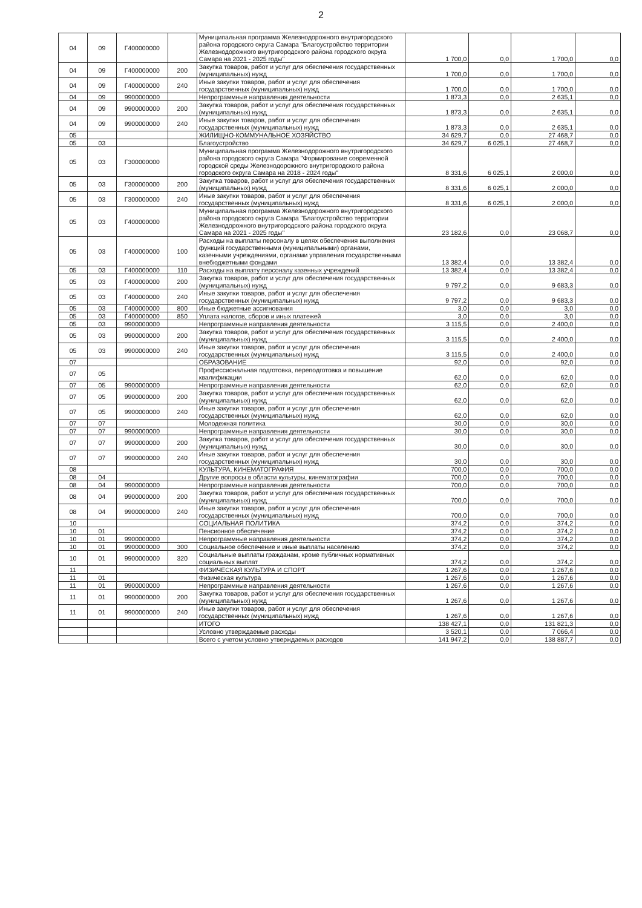2
| 04 | 09 | Г400000000 | | Муниципальная программа Железнодорожного внутригородского района городского округа Самара "Благоустройство территории Железнодорожного внутригородского района городского округа Самара на 2021 - 2025 годы" | 1 700,0 | 0,0 | 1 700,0 | 0,0 |
| 04 | 09 | Г400000000 | 200 | Закупка товаров, работ и услуг для обеспечения государственных (муниципальных) нужд | 1 700,0 | 0,0 | 1 700,0 | 0,0 |
| 04 | 09 | Г400000000 | 240 | Иные закупки товаров, работ и услуг для обеспечения государственных (муниципальных) нужд | 1 700,0 | 0,0 | 1 700,0 | 0,0 |
| 04 | 09 | 9900000000 | | Непрограммные направления деятельности | 1 873,3 | 0,0 | 2 635,1 | 0,0 |
| 04 | 09 | 9900000000 | 200 | Закупка товаров, работ и услуг для обеспечения государственных (муниципальных) нужд | 1 873,3 | 0,0 | 2 635,1 | 0,0 |
| 04 | 09 | 9900000000 | 240 | Иные закупки товаров, работ и услуг для обеспечения государственных (муниципальных) нужд | 1 873,3 | 0,0 | 2 635,1 | 0,0 |
| 05 | | | | ЖИЛИЩНО-КОММУНАЛЬНОЕ ХОЗЯЙСТВО | 34 629,7 | 0,0 | 27 468,7 | 0,0 |
| 05 | 03 | | | Благоустройство | 34 629,7 | 6 025,1 | 27 468,7 | 0,0 |
| 05 | 03 | Г300000000 | | Муниципальная программа Железнодорожного внутригородского района городского округа Самара "Формирование современной городской среды Железнодорожного внутригородского района городского округа Самара на 2018 - 2024 годы" | 8 331,6 | 6 025,1 | 2 000,0 | 0,0 |
| 05 | 03 | Г300000000 | 200 | Закупка товаров, работ и услуг для обеспечения государственных (муниципальных) нужд | 8 331,6 | 6 025,1 | 2 000,0 | 0,0 |
| 05 | 03 | Г300000000 | 240 | Иные закупки товаров, работ и услуг для обеспечения государственных (муниципальных) нужд | 8 331,6 | 6 025,1 | 2 000,0 | 0,0 |
| 05 | 03 | Г400000000 | | Муниципальная программа Железнодорожного внутригородского района городского округа Самара "Благоустройство территории Железнодорожного внутригородского района городского округа Самара на 2021 - 2025 годы" | 23 182,6 | 0,0 | 23 068,7 | 0,0 |
| 05 | 03 | Г400000000 | 100 | Расходы на выплаты персоналу в целях обеспечения выполнения функций государственными (муниципальными) органами, казенными учреждениями, органами управления государственными внебюджетными фондами | 13 382,4 | 0,0 | 13 382,4 | 0,0 |
| 05 | 03 | Г400000000 | 110 | Расходы на выплату персоналу казенных учреждений | 13 382,4 | 0,0 | 13 382,4 | 0,0 |
| 05 | 03 | Г400000000 | 200 | Закупка товаров, работ и услуг для обеспечения государственных (муниципальных) нужд | 9 797,2 | 0,0 | 9 683,3 | 0,0 |
| 05 | 03 | Г400000000 | 240 | Иные закупки товаров, работ и услуг для обеспечения государственных (муниципальных) нужд | 9 797,2 | 0,0 | 9 683,3 | 0,0 |
| 05 | 03 | Г400000000 | 800 | Иные бюджетные ассигнования | 3,0 | 0,0 | 3,0 | 0,0 |
| 05 | 03 | Г400000000 | 850 | Уплата налогов, сборов и иных платежей | 3,0 | 0,0 | 3,0 | 0,0 |
| 05 | 03 | 9900000000 | | Непрограммные направления деятельности | 3 115,5 | 0,0 | 2 400,0 | 0,0 |
| 05 | 03 | 9900000000 | 200 | Закупка товаров, работ и услуг для обеспечения государственных (муниципальных) нужд | 3 115,5 | 0,0 | 2 400,0 | 0,0 |
| 05 | 03 | 9900000000 | 240 | Иные закупки товаров, работ и услуг для обеспечения государственных (муниципальных) нужд | 3 115,5 | 0,0 | 2 400,0 | 0,0 |
| 07 | | | | ОБРАЗОВАНИЕ | 92,0 | 0,0 | 92,0 | 0,0 |
| 07 | 05 | | | Профессиональная подготовка, переподготовка и повышение квалификации | 62,0 | 0,0 | 62,0 | 0,0 |
| 07 | 05 | 9900000000 | | Непрограммные направления деятельности | 62,0 | 0,0 | 62,0 | 0,0 |
| 07 | 05 | 9900000000 | 200 | Закупка товаров, работ и услуг для обеспечения государственных (муниципальных) нужд | 62,0 | 0,0 | 62,0 | 0,0 |
| 07 | 05 | 9900000000 | 240 | Иные закупки товаров, работ и услуг для обеспечения государственных (муниципальных) нужд | 62,0 | 0,0 | 62,0 | 0,0 |
| 07 | 07 | | | Молодежная политика | 30,0 | 0,0 | 30,0 | 0,0 |
| 07 | 07 | 9900000000 | | Непрограммные направления деятельности | 30,0 | 0,0 | 30,0 | 0,0 |
| 07 | 07 | 9900000000 | 200 | Закупка товаров, работ и услуг для обеспечения государственных (муниципальных) нужд | 30,0 | 0,0 | 30,0 | 0,0 |
| 07 | 07 | 9900000000 | 240 | Иные закупки товаров, работ и услуг для обеспечения государственных (муниципальных) нужд | 30,0 | 0,0 | 30,0 | 0,0 |
| 08 | | | | КУЛЬТУРА, КИНЕМАТОГРАФИЯ | 700,0 | 0,0 | 700,0 | 0,0 |
| 08 | 04 | | | Другие вопросы в области культуры, кинематографии | 700,0 | 0,0 | 700,0 | 0,0 |
| 08 | 04 | 9900000000 | | Непрограммные направления деятельности | 700,0 | 0,0 | 700,0 | 0,0 |
| 08 | 04 | 9900000000 | 200 | Закупка товаров, работ и услуг для обеспечения государственных (муниципальных) нужд | 700,0 | 0,0 | 700,0 | 0,0 |
| 08 | 04 | 9900000000 | 240 | Иные закупки товаров, работ и услуг для обеспечения государственных (муниципальных) нужд | 700,0 | 0,0 | 700,0 | 0,0 |
| 10 | | | | СОЦИАЛЬНАЯ ПОЛИТИКА | 374,2 | 0,0 | 374,2 | 0,0 |
| 10 | 01 | | | Пенсионное обеспечение | 374,2 | 0,0 | 374,2 | 0,0 |
| 10 | 01 | 9900000000 | | Непрограммные направления деятельности | 374,2 | 0,0 | 374,2 | 0,0 |
| 10 | 01 | 9900000000 | 300 | Социальное обеспечение и иные выплаты населению | 374,2 | 0,0 | 374,2 | 0,0 |
| 10 | 01 | 9900000000 | 320 | Социальные выплаты гражданам, кроме публичных нормативных социальных выплат | 374,2 | 0,0 | 374,2 | 0,0 |
| 11 | | | | ФИЗИЧЕСКАЯ КУЛЬТУРА И СПОРТ | 1 267,6 | 0,0 | 1 267,6 | 0,0 |
| 11 | 01 | | | Физическая культура | 1 267,6 | 0,0 | 1 267,6 | 0,0 |
| 11 | 01 | 9900000000 | | Непрограммные направления деятельности | 1 267,6 | 0,0 | 1 267,6 | 0,0 |
| 11 | 01 | 9900000000 | 200 | Закупка товаров, работ и услуг для обеспечения государственных (муниципальных) нужд | 1 267,6 | 0,0 | 1 267,6 | 0,0 |
| 11 | 01 | 9900000000 | 240 | Иные закупки товаров, работ и услуг для обеспечения государственных (муниципальных) нужд | 1 267,6 | 0,0 | 1 267,6 | 0,0 |
| | | | | ИТОГО | 138 427,1 | 0,0 | 131 821,3 | 0,0 |
| | | | | Условно утверждаемые расходы | 3 520,1 | 0,0 | 7 066,4 | 0,0 |
| | | | | Всего с учетом условно утверждаемых расходов | 141 947,2 | 0,0 | 138 887,7 | 0,0 |